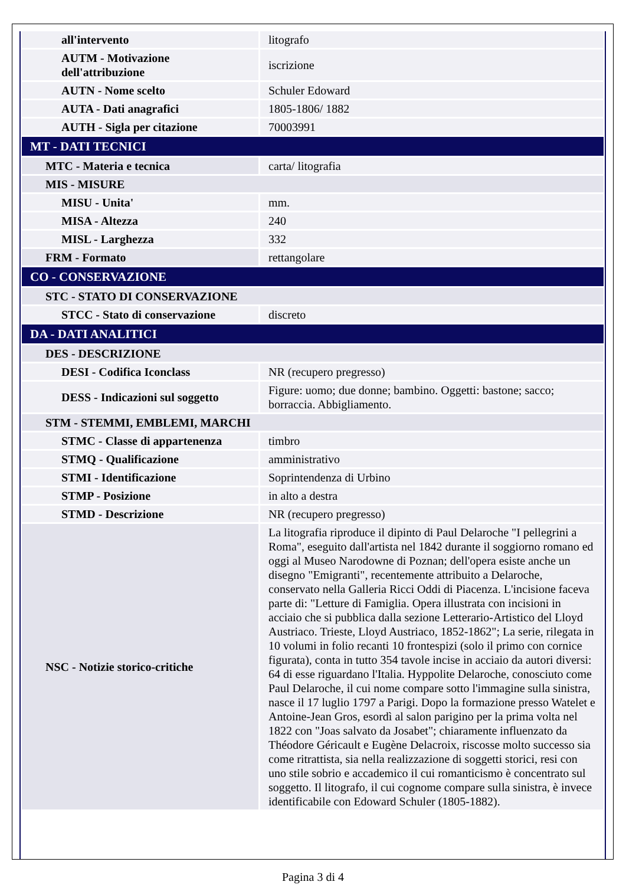| all'intervento | litografo |
| AUTM - Motivazione dell'attribuzione | iscrizione |
| AUTN - Nome scelto | Schuler Edoward |
| AUTA - Dati anagrafici | 1805-1806/ 1882 |
| AUTH - Sigla per citazione | 70003991 |
| MT - DATI TECNICI | |
| MTC - Materia e tecnica | carta/ litografia |
| MIS - MISURE | |
| MISU - Unita' | mm. |
| MISA - Altezza | 240 |
| MISL - Larghezza | 332 |
| FRM - Formato | rettangolare |
| CO - CONSERVAZIONE | |
| STC - STATO DI CONSERVAZIONE | |
| STCC - Stato di conservazione | discreto |
| DA - DATI ANALITICI | |
| DES - DESCRIZIONE | |
| DESI - Codifica Iconclass | NR (recupero pregresso) |
| DESS - Indicazioni sul soggetto | Figure: uomo; due donne; bambino. Oggetti: bastone; sacco; borraccia. Abbigliamento. |
| STM - STEMMI, EMBLEMI, MARCHI | |
| STMC - Classe di appartenenza | timbro |
| STMQ - Qualificazione | amministrativo |
| STMI - Identificazione | Soprintendenza di Urbino |
| STMP - Posizione | in alto a destra |
| STMD - Descrizione | NR (recupero pregresso) |
| NSC - Notizie storico-critiche | La litografia riproduce il dipinto di Paul Delaroche "I pellegrini a Roma", eseguito dall'artista nel 1842 durante il soggiorno romano ed oggi al Museo Narodowne di Poznan; dell'opera esiste anche un disegno "Emigranti", recentemente attribuito a Delaroche, conservato nella Galleria Ricci Oddi di Piacenza. L'incisione faceva parte di: "Letture di Famiglia. Opera illustrata con incisioni in acciaio che si pubblica dalla sezione Letterario-Artistico del Lloyd Austriaco. Trieste, Lloyd Austriaco, 1852-1862"; La serie, rilegata in 10 volumi in folio recanti 10 frontespizi (solo il primo con cornice figurata), conta in tutto 354 tavole incise in acciaio da autori diversi: 64 di esse riguardano l'Italia. Hyppolite Delaroche, conosciuto come Paul Delaroche, il cui nome compare sotto l'immagine sulla sinistra, nasce il 17 luglio 1797 a Parigi. Dopo la formazione presso Watelet e Antoine-Jean Gros, esordì al salon parigino per la prima volta nel 1822 con "Joas salvato da Josabet"; chiaramente influenzato da Théodore Géricault e Eugène Delacroix, riscosse molto successo sia come ritrattista, sia nella realizzazione di soggetti storici, resi con uno stile sobrio e accademico il cui romanticismo è concentrato sul soggetto. Il litografo, il cui cognome compare sulla sinistra, è invece identificabile con Edoward Schuler (1805-1882). |
Pagina 3 di 4